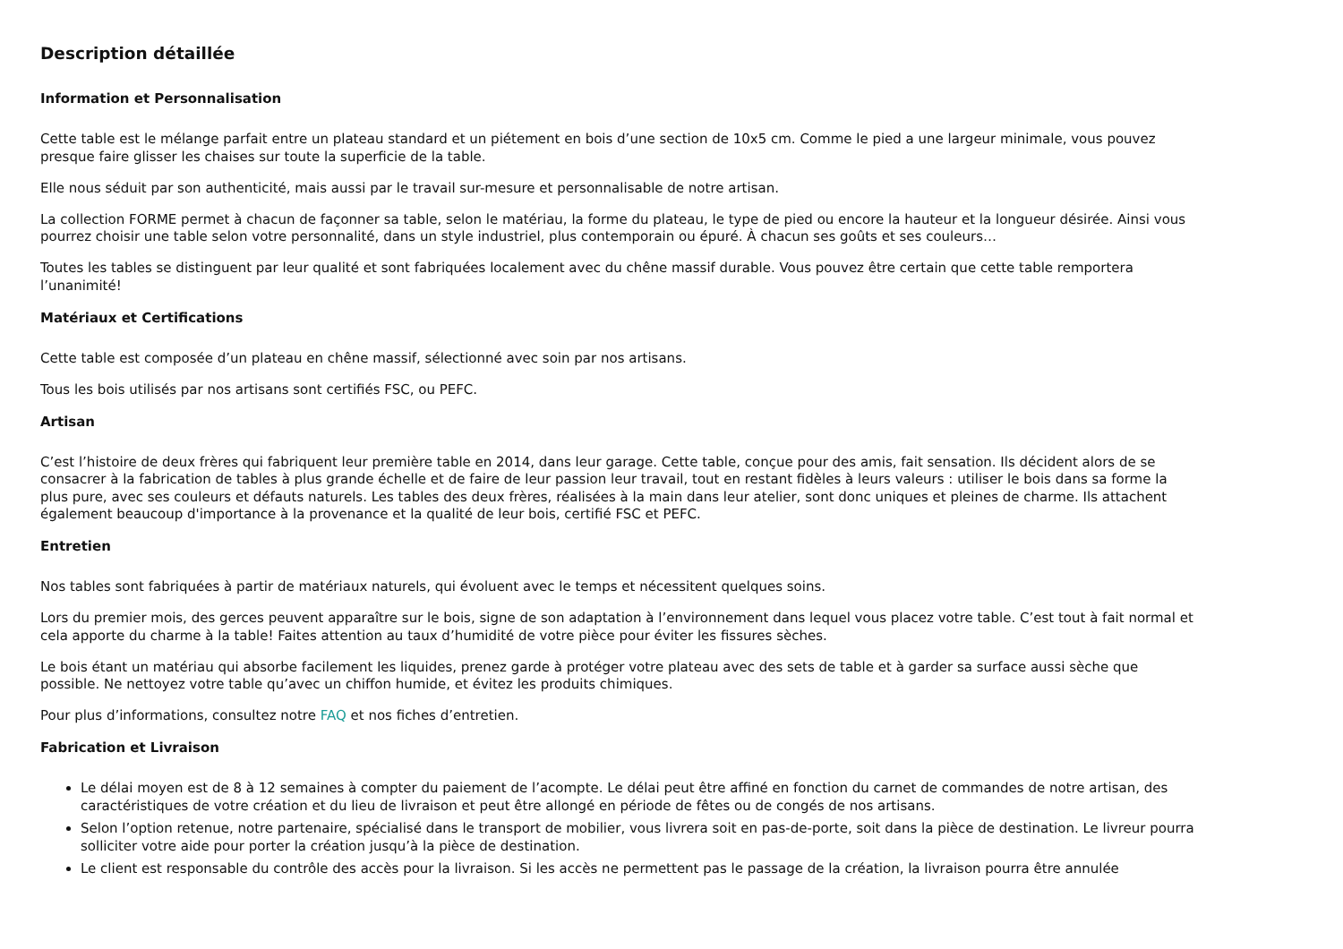Description détaillée
Information et Personnalisation
Cette table est le mélange parfait entre un plateau standard et un piétement en bois d’une section de 10x5 cm. Comme le pied a une largeur minimale, vous pouvez presque faire glisser les chaises sur toute la superficie de la table.
Elle nous séduit par son authenticité, mais aussi par le travail sur-mesure et personnalisable de notre artisan.
La collection FORME permet à chacun de façonner sa table, selon le matériau, la forme du plateau, le type de pied ou encore la hauteur et la longueur désirée. Ainsi vous pourrez choisir une table selon votre personnalité, dans un style industriel, plus contemporain ou épuré. À chacun ses goûts et ses couleurs…
Toutes les tables se distinguent par leur qualité et sont fabriquées localement avec du chêne massif durable. Vous pouvez être certain que cette table remportera l’unanimité!
Matériaux et Certifications
Cette table est composée d’un plateau en chêne massif, sélectionné avec soin par nos artisans.
Tous les bois utilisés par nos artisans sont certifiés FSC, ou PEFC.
Artisan
C’est l’histoire de deux frères qui fabriquent leur première table en 2014, dans leur garage. Cette table, conçue pour des amis, fait sensation. Ils décident alors de se consacrer à la fabrication de tables à plus grande échelle et de faire de leur passion leur travail, tout en restant fidèles à leurs valeurs : utiliser le bois dans sa forme la plus pure, avec ses couleurs et défauts naturels. Les tables des deux frères, réalisées à la main dans leur atelier, sont donc uniques et pleines de charme. Ils attachent également beaucoup d'importance à la provenance et la qualité de leur bois, certifié FSC et PEFC.
Entretien
Nos tables sont fabriquées à partir de matériaux naturels, qui évoluent avec le temps et nécessitent quelques soins.
Lors du premier mois, des gerces peuvent apparaître sur le bois, signe de son adaptation à l’environnement dans lequel vous placez votre table. C’est tout à fait normal et cela apporte du charme à la table! Faites attention au taux d’humidité de votre pièce pour éviter les fissures sèches.
Le bois étant un matériau qui absorbe facilement les liquides, prenez garde à protéger votre plateau avec des sets de table et à garder sa surface aussi sèche que possible. Ne nettoyez votre table qu’avec un chiffon humide, et évitez les produits chimiques.
Pour plus d’informations, consultez notre FAQ et nos fiches d’entretien.
Fabrication et Livraison
Le délai moyen est de 8 à 12 semaines à compter du paiement de l’acompte. Le délai peut être affiné en fonction du carnet de commandes de notre artisan, des caractéristiques de votre création et du lieu de livraison et peut être allongé en période de fêtes ou de congés de nos artisans.
Selon l’option retenue, notre partenaire, spécialisé dans le transport de mobilier, vous livrera soit en pas-de-porte, soit dans la pièce de destination. Le livreur pourra solliciter votre aide pour porter la création jusqu’à la pièce de destination.
Le client est responsable du contrôle des accès pour la livraison. Si les accès ne permettent pas le passage de la création, la livraison pourra être annulée